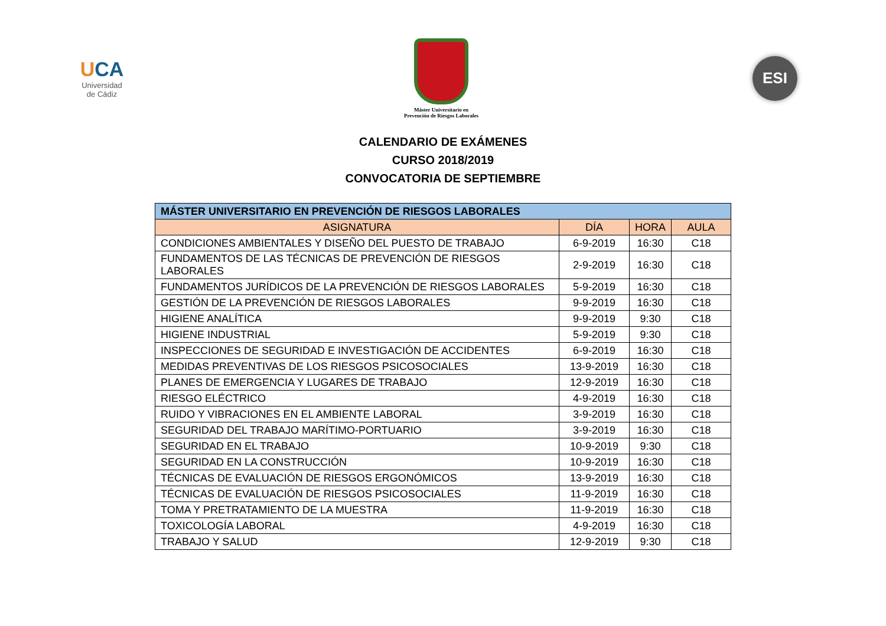UCA
Universidad
de Cádiz
Máster Universitario en
Prevención de Riesgos Laborales
ESI
CALENDARIO DE EXÁMENES
CURSO 2018/2019
CONVOCATORIA DE SEPTIEMBRE
| MÁSTER UNIVERSITARIO EN PREVENCIÓN DE RIESGOS LABORALES | | | |
| --- | --- | --- | --- |
| ASIGNATURA | DÍA | HORA | AULA |
| CONDICIONES AMBIENTALES Y DISEÑO DEL PUESTO DE TRABAJO | 6-9-2019 | 16:30 | C18 |
| FUNDAMENTOS DE LAS TÉCNICAS DE PREVENCIÓN DE RIESGOS LABORALES | 2-9-2019 | 16:30 | C18 |
| FUNDAMENTOS JURÍDICOS DE LA PREVENCIÓN DE RIESGOS LABORALES | 5-9-2019 | 16:30 | C18 |
| GESTIÓN DE LA PREVENCIÓN DE RIESGOS LABORALES | 9-9-2019 | 16:30 | C18 |
| HIGIENE ANALÍTICA | 9-9-2019 | 9:30 | C18 |
| HIGIENE INDUSTRIAL | 5-9-2019 | 9:30 | C18 |
| INSPECCIONES DE SEGURIDAD E INVESTIGACIÓN DE ACCIDENTES | 6-9-2019 | 16:30 | C18 |
| MEDIDAS PREVENTIVAS DE LOS RIESGOS PSICOSOCIALES | 13-9-2019 | 16:30 | C18 |
| PLANES DE EMERGENCIA Y LUGARES DE TRABAJO | 12-9-2019 | 16:30 | C18 |
| RIESGO ELÉCTRICO | 4-9-2019 | 16:30 | C18 |
| RUIDO Y VIBRACIONES EN EL AMBIENTE LABORAL | 3-9-2019 | 16:30 | C18 |
| SEGURIDAD DEL TRABAJO MARÍTIMO-PORTUARIO | 3-9-2019 | 16:30 | C18 |
| SEGURIDAD EN EL TRABAJO | 10-9-2019 | 9:30 | C18 |
| SEGURIDAD EN LA CONSTRUCCIÓN | 10-9-2019 | 16:30 | C18 |
| TÉCNICAS DE EVALUACIÓN DE RIESGOS ERGONÓMICOS | 13-9-2019 | 16:30 | C18 |
| TÉCNICAS DE EVALUACIÓN DE RIESGOS PSICOSOCIALES | 11-9-2019 | 16:30 | C18 |
| TOMA Y PRETRATAMIENTO DE LA MUESTRA | 11-9-2019 | 16:30 | C18 |
| TOXICOLOGÍA LABORAL | 4-9-2019 | 16:30 | C18 |
| TRABAJO Y SALUD | 12-9-2019 | 9:30 | C18 |